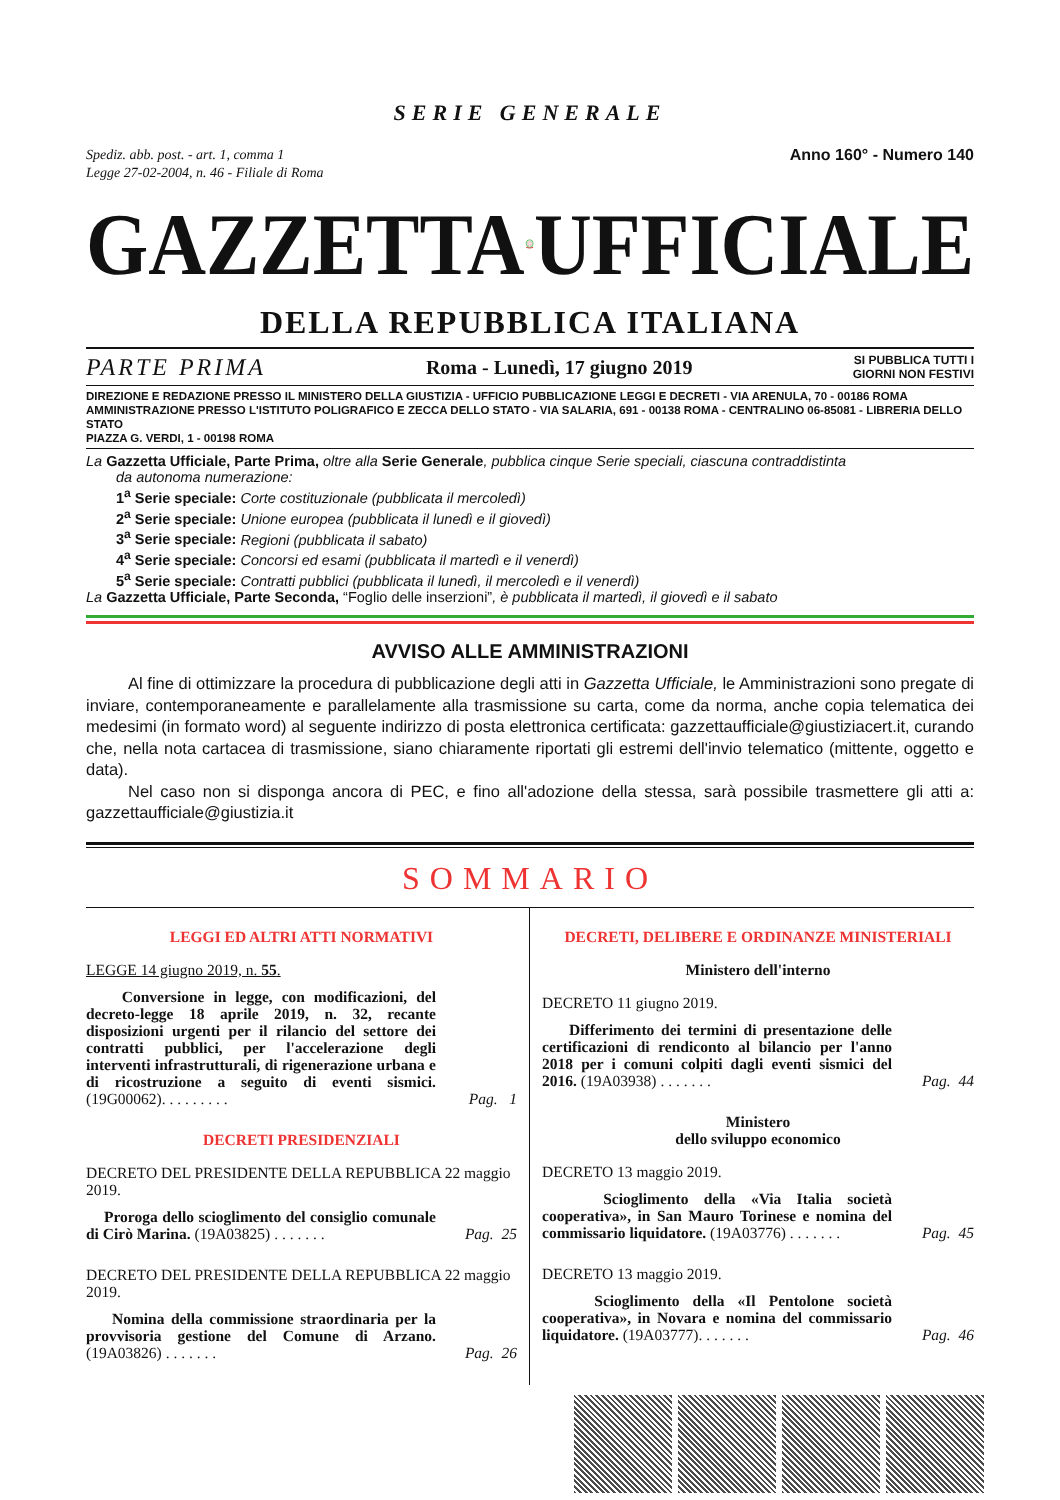SERIE GENERALE
Spediz. abb. post. - art. 1, comma 1
Legge 27-02-2004, n. 46 - Filiale di Roma
Anno 160° - Numero 140
GAZZETTA UFFICIALE
DELLA REPUBBLICA ITALIANA
PARTE PRIMA Roma - Lunedì, 17 giugno 2019 SI PUBBLICA TUTTI I
GIORNI NON FESTIVI
DIREZIONE E REDAZIONE PRESSO IL MINISTERO DELLA GIUSTIZIA - UFFICIO PUBBLICAZIONE LEGGI E DECRETI - VIA ARENULA, 70 - 00186 ROMA
AMMINISTRAZIONE PRESSO L'ISTITUTO POLIGRAFICO E ZECCA DELLO STATO - VIA SALARIA, 691 - 00138 ROMA - CENTRALINO 06-85081 - LIBRERIA DELLO STATO
PIAZZA G. VERDI, 1 - 00198 ROMA
La Gazzetta Ufficiale, Parte Prima, oltre alla Serie Generale, pubblica cinque Serie speciali, ciascuna contraddistinta
da autonoma numerazione:
1<sup>a</sup> Serie speciale: Corte costituzionale (pubblicata il mercoledì)
2<sup>a</sup> Serie speciale: Unione europea (pubblicata il lunedì e il giovedì)
3<sup>a</sup> Serie speciale: Regioni (pubblicata il sabato)
4<sup>a</sup> Serie speciale: Concorsi ed esami (pubblicata il martedì e il venerdì)
5<sup>a</sup> Serie speciale: Contratti pubblici (pubblicata il lunedì, il mercoledì e il venerdì)
La Gazzetta Ufficiale, Parte Seconda, “Foglio delle inserzioni”, è pubblicata il martedì, il giovedì e il sabato
AVVISO ALLE AMMINISTRAZIONI
Al fine di ottimizzare la procedura di pubblicazione degli atti in Gazzetta Ufficiale, le Amministrazioni sono pregate di inviare, contemporaneamente e parallelamente alla trasmissione su carta, come da norma, anche copia telematica dei medesimi (in formato word) al seguente indirizzo di posta elettronica certificata: gazzettaufficiale@giustiziacert.it, curando che, nella nota cartacea di trasmissione, siano chiaramente riportati gli estremi dell'invio telematico (mittente, oggetto e data).
Nel caso non si disponga ancora di PEC, e fino all'adozione della stessa, sarà possibile trasmettere gli atti a: gazzettaufficiale@giustizia.it
SOMMARIO
LEGGI ED ALTRI ATTI NORMATIVI
LEGGE 14 giugno 2019, n. 55.
Conversione in legge, con modificazioni, del decreto-legge 18 aprile 2019, n. 32, recante disposizioni urgenti per il rilancio del settore dei contratti pubblici, per l'accelerazione degli interventi infrastrutturali, di rigenerazione urbana e di ricostruzione a seguito di eventi sismici. (19G00062). . . . . . . . .
Pag. 1
DECRETI PRESIDENZIALI
DECRETO DEL PRESIDENTE DELLA REPUBBLICA 22 maggio 2019.
Proroga dello scioglimento del consiglio comunale di Cirò Marina. (19A03825) . . . . . . .
Pag. 25
DECRETO DEL PRESIDENTE DELLA REPUBBLICA 22 maggio 2019.
Nomina della commissione straordinaria per la provvisoria gestione del Comune di Arzano. (19A03826) . . . . . . .
Pag. 26
DECRETI, DELIBERE E ORDINANZE MINISTERIALI
Ministero dell'interno
DECRETO 11 giugno 2019.
Differimento dei termini di presentazione delle certificazioni di rendiconto al bilancio per l'anno 2018 per i comuni colpiti dagli eventi sismici del 2016. (19A03938) . . . . . . .
Pag. 44
Ministero
dello sviluppo economico
DECRETO 13 maggio 2019.
Scioglimento della «Via Italia società cooperativa», in San Mauro Torinese e nomina del commissario liquidatore. (19A03776) . . . . . . .
Pag. 45
DECRETO 13 maggio 2019.
Scioglimento della «Il Pentolone società cooperativa», in Novara e nomina del commissario liquidatore. (19A03777). . . . . . .
Pag. 46